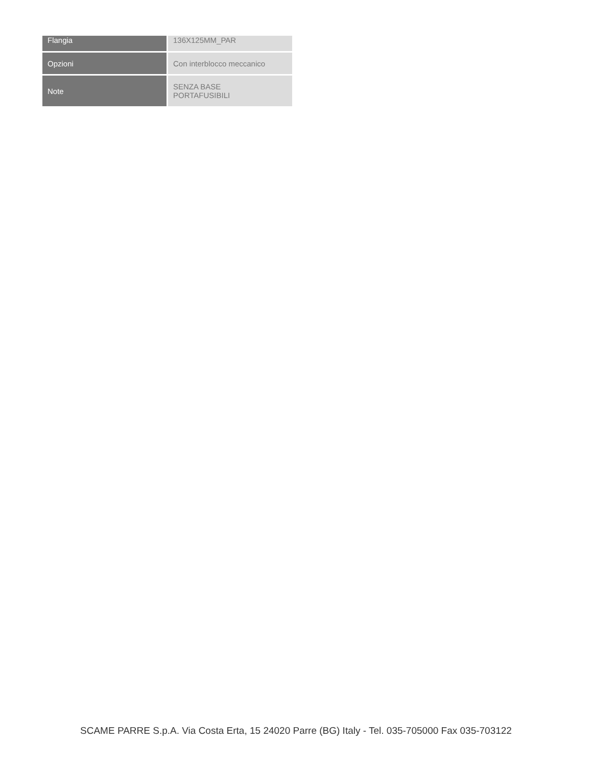| Flangia | 136X125MM_PAR |
| Opzioni | Con interblocco meccanico |
| Note | SENZA BASE PORTAFUSIBILI |
SCAME PARRE S.p.A. Via Costa Erta, 15 24020 Parre (BG) Italy - Tel. 035-705000 Fax 035-703122